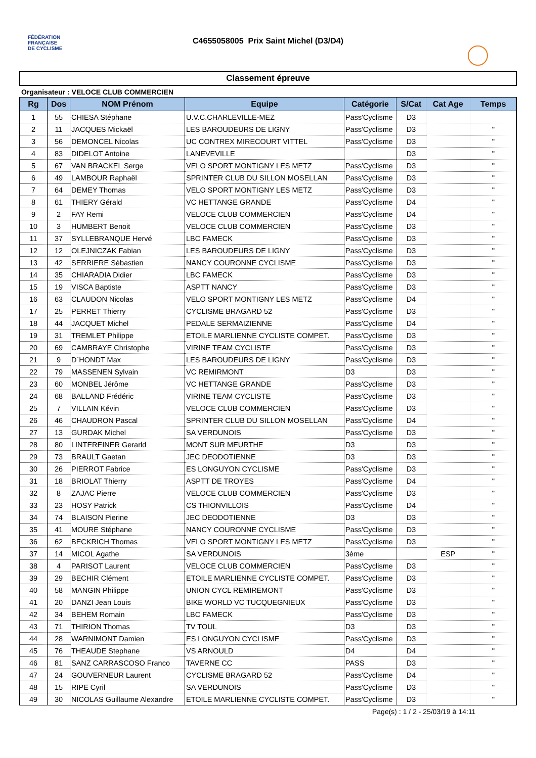FÉDÉRATION
FRANÇAISE
DE CYCLISME
C4655058005 Prix Saint Michel (D3/D4)
Classement épreuve
Organisateur : VELOCE CLUB COMMERCIEN
| Rg | Dos | NOM Prénom | Equipe | Catégorie | S/Cat | Cat Age | Temps |
| --- | --- | --- | --- | --- | --- | --- | --- |
| 1 | 55 | CHIESA Stéphane | U.V.C.CHARLEVILLE-MEZ | Pass'Cyclisme | D3 | | |
| 2 | 11 | JACQUES Mickaël | LES BAROUDEURS DE LIGNY | Pass'Cyclisme | D3 | | " |
| 3 | 56 | DEMONCEL Nicolas | UC CONTREX MIRECOURT VITTEL | Pass'Cyclisme | D3 | | " |
| 4 | 83 | DIDELOT Antoine | LANEVEVILLE | | D3 | | " |
| 5 | 67 | VAN BRACKEL Serge | VELO SPORT MONTIGNY LES METZ | Pass'Cyclisme | D3 | | " |
| 6 | 49 | LAMBOUR Raphaël | SPRINTER CLUB DU SILLON MOSELLAN | Pass'Cyclisme | D3 | | " |
| 7 | 64 | DEMEY Thomas | VELO SPORT MONTIGNY LES METZ | Pass'Cyclisme | D3 | | " |
| 8 | 61 | THIERY Gérald | VC HETTANGE GRANDE | Pass'Cyclisme | D4 | | " |
| 9 | 2 | FAY Remi | VELOCE CLUB COMMERCIEN | Pass'Cyclisme | D4 | | " |
| 10 | 3 | HUMBERT Benoit | VELOCE CLUB COMMERCIEN | Pass'Cyclisme | D3 | | " |
| 11 | 37 | SYLLEBRANQUE Hervé | LBC FAMECK | Pass'Cyclisme | D3 | | " |
| 12 | 12 | OLEJNICZAK Fabian | LES BAROUDEURS DE LIGNY | Pass'Cyclisme | D3 | | " |
| 13 | 42 | SERRIERE Sébastien | NANCY COURONNE CYCLISME | Pass'Cyclisme | D3 | | " |
| 14 | 35 | CHIARADIA Didier | LBC FAMECK | Pass'Cyclisme | D3 | | " |
| 15 | 19 | VISCA Baptiste | ASPTT NANCY | Pass'Cyclisme | D3 | | " |
| 16 | 63 | CLAUDON Nicolas | VELO SPORT MONTIGNY LES METZ | Pass'Cyclisme | D4 | | " |
| 17 | 25 | PERRET Thierry | CYCLISME BRAGARD 52 | Pass'Cyclisme | D3 | | " |
| 18 | 44 | JACQUET Michel | PEDALE SERMAIZIENNE | Pass'Cyclisme | D4 | | " |
| 19 | 31 | TREMLET Philippe | ETOILE MARLIENNE CYCLISTE COMPET. | Pass'Cyclisme | D3 | | " |
| 20 | 69 | CAMBRAYE Christophe | VIRINE TEAM CYCLISTE | Pass'Cyclisme | D3 | | " |
| 21 | 9 | D`HONDT Max | LES BAROUDEURS DE LIGNY | Pass'Cyclisme | D3 | | " |
| 22 | 79 | MASSENEN Sylvain | VC REMIRMONT | D3 | D3 | | " |
| 23 | 60 | MONBEL Jérôme | VC HETTANGE GRANDE | Pass'Cyclisme | D3 | | " |
| 24 | 68 | BALLAND Frédéric | VIRINE TEAM CYCLISTE | Pass'Cyclisme | D3 | | " |
| 25 | 7 | VILLAIN Kévin | VELOCE CLUB COMMERCIEN | Pass'Cyclisme | D3 | | " |
| 26 | 46 | CHAUDRON Pascal | SPRINTER CLUB DU SILLON MOSELLAN | Pass'Cyclisme | D4 | | " |
| 27 | 13 | GURDAK Michel | SA VERDUNOIS | Pass'Cyclisme | D3 | | " |
| 28 | 80 | LINTEREINER Gerarld | MONT SUR MEURTHE | D3 | D3 | | " |
| 29 | 73 | BRAULT Gaetan | JEC DEODOTIENNE | D3 | D3 | | " |
| 30 | 26 | PIERROT Fabrice | ES LONGUYON CYCLISME | Pass'Cyclisme | D3 | | " |
| 31 | 18 | BRIOLAT Thierry | ASPTT DE TROYES | Pass'Cyclisme | D4 | | " |
| 32 | 8 | ZAJAC Pierre | VELOCE CLUB COMMERCIEN | Pass'Cyclisme | D3 | | " |
| 33 | 23 | HOSY Patrick | CS THIONVILLOIS | Pass'Cyclisme | D4 | | " |
| 34 | 74 | BLAISON Pierine | JEC DEODOTIENNE | D3 | D3 | | " |
| 35 | 41 | MOURE Stéphane | NANCY COURONNE CYCLISME | Pass'Cyclisme | D3 | | " |
| 36 | 62 | BECKRICH Thomas | VELO SPORT MONTIGNY LES METZ | Pass'Cyclisme | D3 | | " |
| 37 | 14 | MICOL Agathe | SA VERDUNOIS | 3ème | | ESP | " |
| 38 | 4 | PARISOT Laurent | VELOCE CLUB COMMERCIEN | Pass'Cyclisme | D3 | | " |
| 39 | 29 | BECHIR Clément | ETOILE MARLIENNE CYCLISTE COMPET. | Pass'Cyclisme | D3 | | " |
| 40 | 58 | MANGIN Philippe | UNION CYCL REMIREMONT | Pass'Cyclisme | D3 | | " |
| 41 | 20 | DANZI Jean Louis | BIKE WORLD VC TUCQUEGNIEUX | Pass'Cyclisme | D3 | | " |
| 42 | 34 | BEHEM Romain | LBC FAMECK | Pass'Cyclisme | D3 | | " |
| 43 | 71 | THIRION Thomas | TV TOUL | D3 | D3 | | " |
| 44 | 28 | WARNIMONT Damien | ES LONGUYON CYCLISME | Pass'Cyclisme | D3 | | " |
| 45 | 76 | THEAUDE Stephane | VS ARNOULD | D4 | D4 | | " |
| 46 | 81 | SANZ CARRASCOSO Franco | TAVERNE CC | PASS | D3 | | " |
| 47 | 24 | GOUVERNEUR Laurent | CYCLISME BRAGARD 52 | Pass'Cyclisme | D4 | | " |
| 48 | 15 | RIPE Cyril | SA VERDUNOIS | Pass'Cyclisme | D3 | | " |
| 49 | 30 | NICOLAS Guillaume Alexandre | ETOILE MARLIENNE CYCLISTE COMPET. | Pass'Cyclisme | D3 | | " |
Page(s) : 1 / 2 - 25/03/19 à 14:11